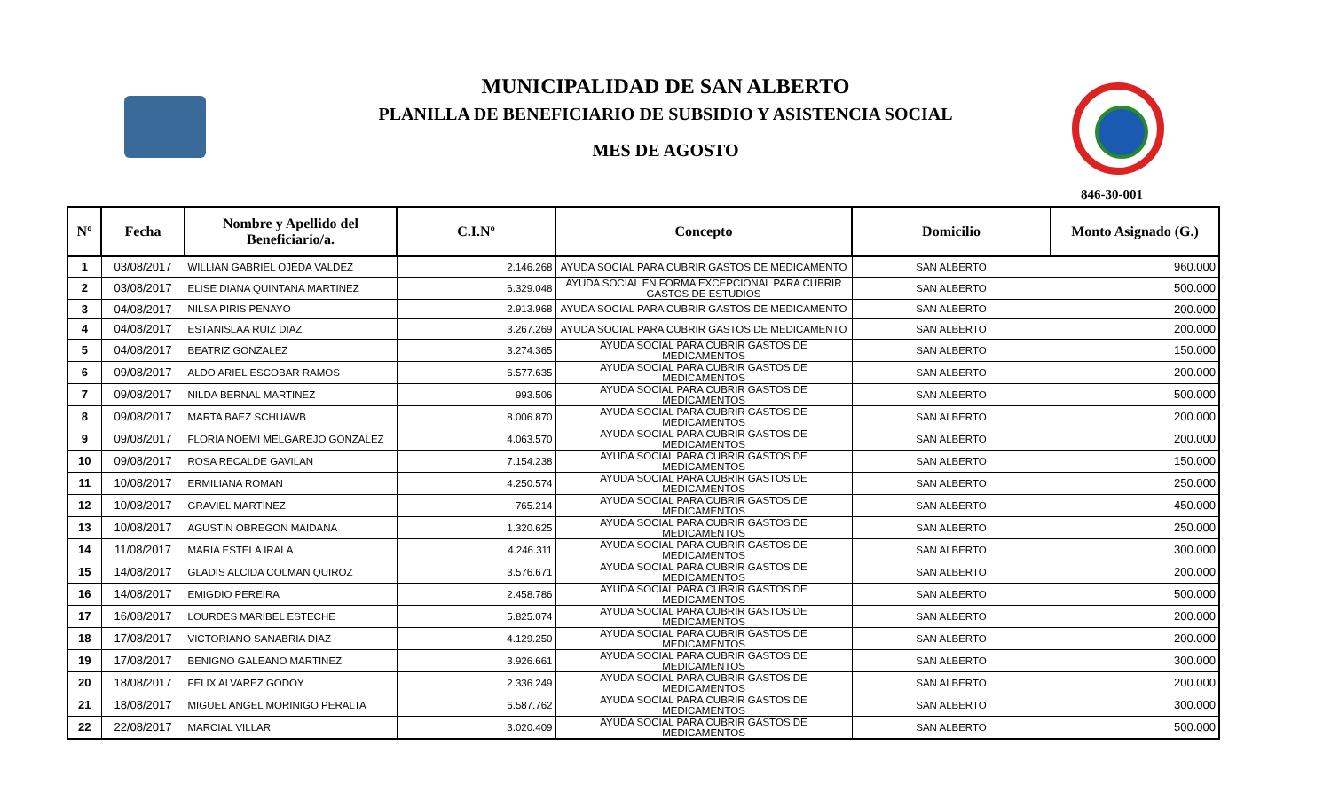MUNICIPALIDAD DE SAN ALBERTO
PLANILLA DE BENEFICIARIO DE SUBSIDIO Y ASISTENCIA SOCIAL
MES DE AGOSTO
846-30-001
| Nº | Fecha | Nombre y Apellido del Beneficiario/a. | C.I.Nº | Concepto | Domicilio | Monto Asignado (G.) |
| --- | --- | --- | --- | --- | --- | --- |
| 1 | 03/08/2017 | WILLIAN GABRIEL OJEDA VALDEZ | 2.146.268 | AYUDA SOCIAL PARA CUBRIR GASTOS DE MEDICAMENTO | SAN ALBERTO | 960.000 |
| 2 | 03/08/2017 | ELISE DIANA QUINTANA MARTINEZ | 6.329.048 | AYUDA SOCIAL EN FORMA EXCEPCIONAL PARA CUBRIR GASTOS DE ESTUDIOS | SAN ALBERTO | 500.000 |
| 3 | 04/08/2017 | NILSA PIRIS PENAYO | 2.913.968 | AYUDA SOCIAL PARA CUBRIR GASTOS DE MEDICAMENTO | SAN ALBERTO | 200.000 |
| 4 | 04/08/2017 | ESTANISLAA RUIZ DIAZ | 3.267.269 | AYUDA SOCIAL PARA CUBRIR GASTOS DE MEDICAMENTO | SAN ALBERTO | 200.000 |
| 5 | 04/08/2017 | BEATRIZ GONZALEZ | 3.274.365 | AYUDA SOCIAL PARA CUBRIR GASTOS DE MEDICAMENTOS | SAN ALBERTO | 150.000 |
| 6 | 09/08/2017 | ALDO ARIEL ESCOBAR RAMOS | 6.577.635 | AYUDA SOCIAL PARA CUBRIR GASTOS DE MEDICAMENTOS | SAN ALBERTO | 200.000 |
| 7 | 09/08/2017 | NILDA BERNAL MARTINEZ | 993.506 | AYUDA SOCIAL PARA CUBRIR GASTOS DE MEDICAMENTOS | SAN ALBERTO | 500.000 |
| 8 | 09/08/2017 | MARTA BAEZ SCHUAWB | 8.006.870 | AYUDA SOCIAL PARA CUBRIR GASTOS DE MEDICAMENTOS | SAN ALBERTO | 200.000 |
| 9 | 09/08/2017 | FLORIA NOEMI MELGAREJO GONZALEZ | 4.063.570 | AYUDA SOCIAL PARA CUBRIR GASTOS DE MEDICAMENTOS | SAN ALBERTO | 200.000 |
| 10 | 09/08/2017 | ROSA RECALDE GAVILAN | 7.154.238 | AYUDA SOCIAL PARA CUBRIR GASTOS DE MEDICAMENTOS | SAN ALBERTO | 150.000 |
| 11 | 10/08/2017 | ERMILIANA ROMAN | 4.250.574 | AYUDA SOCIAL PARA CUBRIR GASTOS DE MEDICAMENTOS | SAN ALBERTO | 250.000 |
| 12 | 10/08/2017 | GRAVIEL MARTINEZ | 765.214 | AYUDA SOCIAL PARA CUBRIR GASTOS DE MEDICAMENTOS | SAN ALBERTO | 450.000 |
| 13 | 10/08/2017 | AGUSTIN OBREGON MAIDANA | 1.320.625 | AYUDA SOCIAL PARA CUBRIR GASTOS DE MEDICAMENTOS | SAN ALBERTO | 250.000 |
| 14 | 11/08/2017 | MARIA ESTELA IRALA | 4.246.311 | AYUDA SOCIAL PARA CUBRIR GASTOS DE MEDICAMENTOS | SAN ALBERTO | 300.000 |
| 15 | 14/08/2017 | GLADIS ALCIDA COLMAN QUIROZ | 3.576.671 | AYUDA SOCIAL PARA CUBRIR GASTOS DE MEDICAMENTOS | SAN ALBERTO | 200.000 |
| 16 | 14/08/2017 | EMIGDIO PEREIRA | 2.458.786 | AYUDA SOCIAL PARA CUBRIR GASTOS DE MEDICAMENTOS | SAN ALBERTO | 500.000 |
| 17 | 16/08/2017 | LOURDES MARIBEL ESTECHE | 5.825.074 | AYUDA SOCIAL PARA CUBRIR GASTOS DE MEDICAMENTOS | SAN ALBERTO | 200.000 |
| 18 | 17/08/2017 | VICTORIANO SANABRIA DIAZ | 4.129.250 | AYUDA SOCIAL PARA CUBRIR GASTOS DE MEDICAMENTOS | SAN ALBERTO | 200.000 |
| 19 | 17/08/2017 | BENIGNO GALEANO MARTINEZ | 3.926.661 | AYUDA SOCIAL PARA CUBRIR GASTOS DE MEDICAMENTOS | SAN ALBERTO | 300.000 |
| 20 | 18/08/2017 | FELIX ALVAREZ GODOY | 2.336.249 | AYUDA SOCIAL PARA CUBRIR GASTOS DE MEDICAMENTOS | SAN ALBERTO | 200.000 |
| 21 | 18/08/2017 | MIGUEL ANGEL MORINIGO PERALTA | 6.587.762 | AYUDA SOCIAL PARA CUBRIR GASTOS DE MEDICAMENTOS | SAN ALBERTO | 300.000 |
| 22 | 22/08/2017 | MARCIAL VILLAR | 3.020.409 | AYUDA SOCIAL PARA CUBRIR GASTOS DE MEDICAMENTOS | SAN ALBERTO | 500.000 |